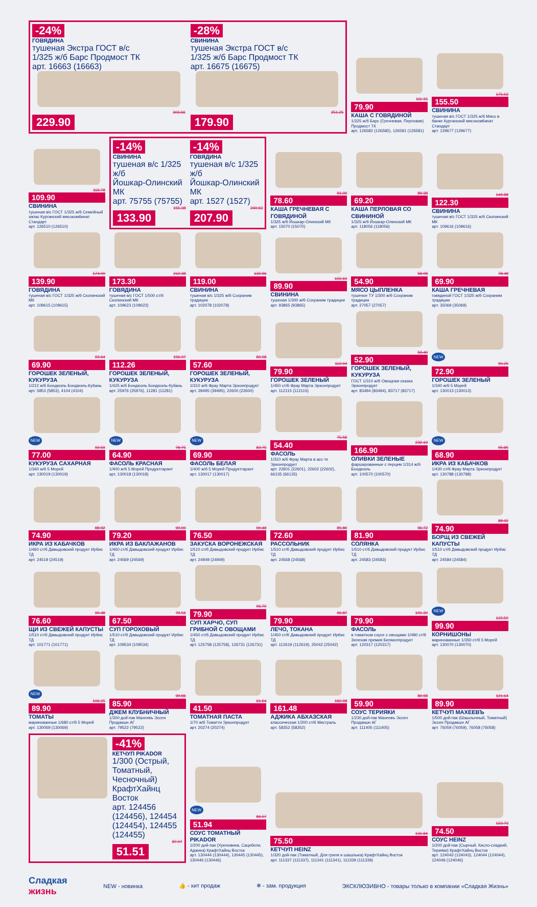-24%
ГОВЯДИНА
тушеная Экстра ГОСТ в/с
1/325 ж/б Барс Продмост ТК
арт. 16663 (16663)
303.66
229.90
-28%
СВИНИНА
тушеная Экстра ГОСТ в/с
1/325 ж/б Барс Продмост ТК
арт. 16675 (16675)
251.25
179.90
111.15
79.90
КАША С ГОВЯДИНОЙ
1/325 ж/б Барс (Гречневая, Перловая) Продмост ТК
арт. 126582 (126582), 126581 (126581)
175.53
155.50
СВИНИНА
тушеная в/с ГОСТ 1/325 ж/б Мясо в банке Курганский мясокомбинат Стандарт
арт. 129677 (129677)
119.78
109.90
СВИНИНА
тушеная в/с ГОСТ 1/325 ж/б Семейный запас Курганский мясокомбинат Стандарт
арт. 126510 (126510)
-14%
СВИНИНА
тушеная в/с 1/325 ж/б
Йошкар-Олинский МК
арт. 75755 (75755)
155.38
133.90
-14%
ГОВЯДИНА
тушеная в/с 1/325 ж/б
Йошкар-Олинский МК
арт. 1527 (1527)
240.63
207.90
91.00
78.60
КАША ГРЕЧНЕВАЯ С ГОВЯДИНОЙ
1/325 ж/б Йошкар-Олинский МК
арт. 15070 (15070)
89.38
69.20
КАША ПЕРЛОВАЯ СО СВИНИНОЙ
1/325 ж/б Йошкар-Олинский МК
арт. 118056 (118056)
149.88
122.30
СВИНИНА
тушеная в/с ГОСТ 1/325 ж/б Скопинский МК
арт. 109616 (109616)
174.00
139.90
ГОВЯДИНА
тушеная в/с ГОСТ 1/325 ж/б Скопинский МК
арт. 109615 (109615)
212.38
173.30
ГОВЯДИНА
тушеная в/с ГОСТ 1/500 ст/б Скопинский МК
арт. 109623 (109623)
132.96
119.00
СВИНИНА
тушеная в/с 1/325 ж/б Сохраним традиции
арт. 102078 (102078)
102.60
89.90
СВИНИНА
тушеная 1/300 ж/б Сохраним традиции
арт. 93865 (93865)
58.08
54.90
МЯСО ЦЫПЛЕНКА
тушеное ТУ 1/300 ж/б Сохраним традиции
арт. 27057 (27057)
78.48
69.90
КАША ГРЕЧНЕВАЯ
говядиной ГОСТ 1/325 ж/б Сохраним традиции
арт. 35069 (35069)
93.64
69.90
ГОРОШЕК ЗЕЛЕНЫЙ, КУКУРУЗА
1/212 ж/б Бондюэль Бондюэль-Кубань
арт. 5853 (5853), 4104 (4104)
156.07
112.26
ГОРОШЕК ЗЕЛЕНЫЙ, КУКУРУЗА
1/425 ж/б Бондюэль Бондюэль-Кубань
арт. 25976 (25976), 11281 (11281)
80.08
57.60
ГОРОШЕК ЗЕЛЕНЫЙ, КУКУРУЗА
1/310 ж/б Фрау Марта Эрконпродукт
арт. 39495 (39495), 22600 (22600)
112.04
79.90
ГОРОШЕК ЗЕЛЕНЫЙ
1/450 ст/б Фрау Марта Эрконпродукт
арт. 112115 (112115)
59.40
52.90
ГОРОШЕК ЗЕЛЕНЫЙ, КУКУРУЗА
ГОСТ 1/310 ж/б Овощная сказка Эрконпродукт
арт. 83494 (83494), 83717 (83717)
NEW
90.25
72.90
ГОРОШЕК ЗЕЛЕНЫЙ
1/340 ж/б 5 Морей
арт. 130013 (130013)
NEW
93.50
77.00
КУКУРУЗА САХАРНАЯ
1/340 ж/б 5 Морей
арт. 130019 (130019)
NEW
78.75
64.90
ФАСОЛЬ КРАСНАЯ
1/400 ж/б 5 Морей Продуктгарант
арт. 130018 (130018)
NEW
83.75
69.90
ФАСОЛЬ БЕЛАЯ
1/400 ж/б 5 Морей Продуктгарант
арт. 130017 (130017)
75.58
54.40
ФАСОЛЬ
1/310 ж/б Фрау Марта в асс-те Эрконпродукт
арт. 22601 (22601), 22602 (22602), 66135 (66135)
232.19
166.90
ОЛИВКИ ЗЕЛЕНЫЕ
фаршированные с перцем 1/314 ж/б Бондюэль
арт. 100570 (100570)
NEW
95.85
68.90
ИКРА ИЗ КАБАЧКОВ
1/430 ст/б Фрау Марта Эрконпродукт
арт. 130788 (130788)
88.92
74.90
ИКРА ИЗ КАБАЧКОВ
1/460 ст/б Давыдовский продукт Ирбис ТД
арт. 24519 (24519)
90.00
79.20
ИКРА ИЗ БАКЛАЖАНОВ
1/460 ст/б Давыдовский продукт Ирбис ТД
арт. 24569 (24569)
90.48
76.50
ЗАКУСКА ВОРОНЕЖСКАЯ
1/510 ст/б Давыдовский продукт Ирбис ТД
арт. 24949 (24949)
85.80
72.60
РАССОЛЬНИК
1/510 ст/б Давыдовский продукт Ирбис ТД
арт. 24568 (24568)
96.72
81.90
СОЛЯНКА
1/510 ст/б Давыдовский продукт Ирбис ТД
арт. 24583 (24583)
88.92
74.90
БОРЩ ИЗ СВЕЖЕЙ КАПУСТЫ
1/510 ст/б Давыдовский продукт Ирбис ТД
арт. 24584 (24584)
90.48
76.60
ЩИ ИЗ СВЕЖЕЙ КАПУСТЫ
1/510 ст/б Давыдовский продукт Ирбис ТД
арт. 101771 (101771)
79.56
67.50
СУП ГОРОХОВЫЙ
1/510 ст/б Давыдовский продукт Ирбис ТД
арт. 109534 (109534)
96.70
79.90
СУП ХАРЧО, СУП ГРИБНОЙ С ОВОЩАМИ
1/450 ст/б Давыдовский продукт Ирбис ТД
арт. 125758 (125758), 126731 (126731)
96.87
79.90
ЛЕЧО, ТОКАНА
1/450 ст/б Давыдовский продукт Ирбис ТД
арт. 112619 (112619), 25042 (25042)
101.30
79.90
ФАСОЛЬ
в томатном соусе с овощами 1/480 ст/б Зеленая премия Белмолпродукт
арт. 120317 (120317)
NEW
122.50
99.90
КОРНИШОНЫ
маринованные 1/350 ст/б 5 Морей
арт. 130070 (130070)
NEW
106.25
89.90
ТОМАТЫ
маринованные 1/680 ст/б 5 Морей
арт. 130069 (130069)
99.86
85.90
ДЖЕМ КЛУБНИЧНЫЙ
1/300 дой-пак Махеевъ Эссен Продакшн АГ
арт. 79522 (79522)
61.64
41.50
ТОМАТНАЯ ПАСТА
1/70 ж/б Томатти Эрконпродукт
арт. 20274 (20274)
182.98
161.48
АДЖИКА АБХАЗСКАЯ
классическая 1/200 ст/б Мистраль
арт. 58352 (58352)
80.98
59.90
СОУС ТЕРИЯКИ
1/230 дой-пак Махеевъ Эссен Продакшн АГ
арт. 111405 (111405)
121.64
89.90
КЕТЧУП МАХЕЕВЪ
1/500 дой-пак (Шашлычный, Томатный) Эссен Продакшн АГ
арт. 76059 (76059), 76058 (76058)
-41%
КЕТЧУП PIKADOR
1/300 (Острый, Томатный, Чесночный) КрафтХайнц Восток
арт. 124456 (124456), 124454 (124454), 124455 (124455)
87.07
51.51
NEW
86.57
51.94
СОУС ТОМАТНЫЙ PIKADOR
1/200 дой-пак (Хреновина, Сацебели, Аджика) КрафтХайнц Восток
арт. 130444 (130444), 130445 (130445), 130446 (130446)
131.84
75.50
КЕТЧУП HEINZ
1/320 дой-пак (Томатный, Для гриля и шашлыка) КрафтХайнц Восток
арт. 111337 (111337), 111341 (111341), 111339 (111339)
123.73
74.50
СОУС HEINZ
1/200 дой-пак (Сырный, Кисло-сладкий, Терияки) КрафтХайнц Восток
арт. 124043 (124043), 124044 (124044), 124046 (124046)
Сладкая
жизнь
NEW - новинка 👍 - хит продаж ❄ - зам. продукция ЭКСКЛЮЗИВНО - товары только в компании «Сладкая Жизнь»